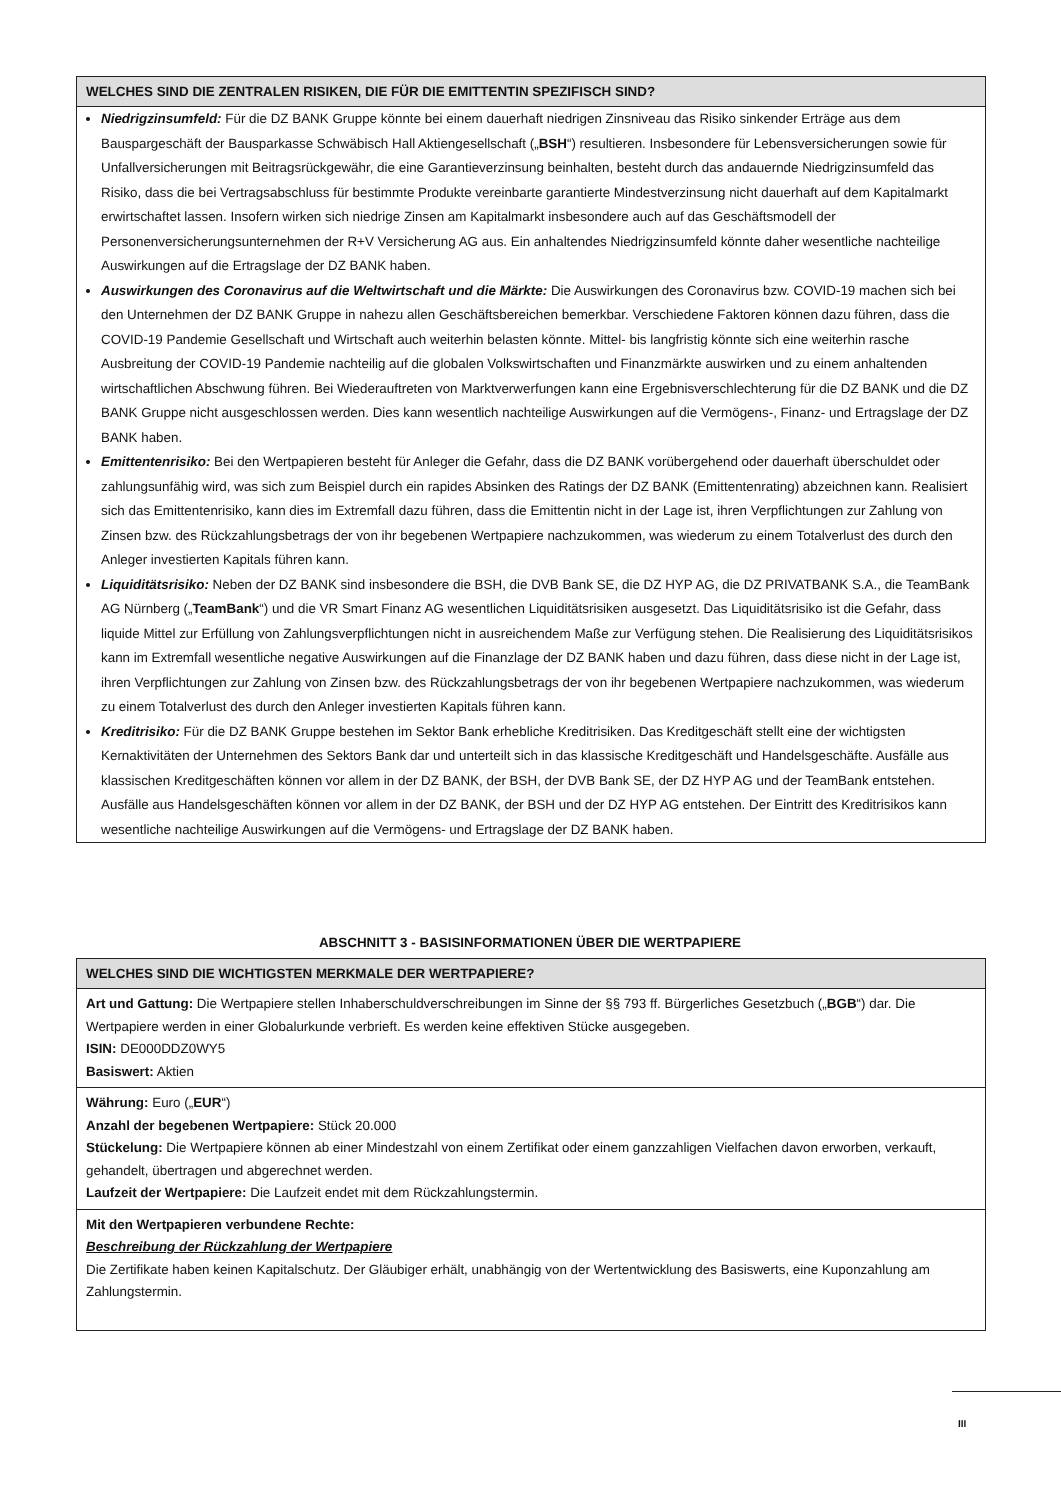WELCHES SIND DIE ZENTRALEN RISIKEN, DIE FÜR DIE EMITTENTIN SPEZIFISCH SIND?
Niedrigzinsumfeld: Für die DZ BANK Gruppe könnte bei einem dauerhaft niedrigen Zinsniveau das Risiko sinkender Erträge aus dem Bauspargeschäft der Bausparkasse Schwäbisch Hall Aktiengesellschaft („BSH“) resultieren. Insbesondere für Lebensversicherungen sowie für Unfallversicherungen mit Beitragsrückgewähr, die eine Garantieverzinsung beinhalten, besteht durch das andauernde Niedrigzinsumfeld das Risiko, dass die bei Vertragsabschluss für bestimmte Produkte vereinbarte garantierte Mindestverzinsung nicht dauerhaft auf dem Kapitalmarkt erwirtschaftet lassen. Insofern wirken sich niedrige Zinsen am Kapitalmarkt insbesondere auch auf das Geschäftsmodell der Personenversicherungsunternehmen der R+V Versicherung AG aus. Ein anhaltendes Niedrigzinsumfeld könnte daher wesentliche nachteilige Auswirkungen auf die Ertragslage der DZ BANK haben.
Auswirkungen des Coronavirus auf die Weltwirtschaft und die Märkte: Die Auswirkungen des Coronavirus bzw. COVID-19 machen sich bei den Unternehmen der DZ BANK Gruppe in nahezu allen Geschäftsbereichen bemerkbar. Verschiedene Faktoren können dazu führen, dass die COVID-19 Pandemie Gesellschaft und Wirtschaft auch weiterhin belasten könnte. Mittel- bis langfristig könnte sich eine weiterhin rasche Ausbreitung der COVID-19 Pandemie nachteilig auf die globalen Volkswirtschaften und Finanzmärkte auswirken und zu einem anhaltenden wirtschaftlichen Abschwung führen. Bei Wiederauftreten von Marktverwerfungen kann eine Ergebnisverschlechterung für die DZ BANK und die DZ BANK Gruppe nicht ausgeschlossen werden. Dies kann wesentlich nachteilige Auswirkungen auf die Vermögens-, Finanz- und Ertragslage der DZ BANK haben.
Emittentenrisiko: Bei den Wertpapieren besteht für Anleger die Gefahr, dass die DZ BANK vorübergehend oder dauerhaft überschuldet oder zahlungsunfähig wird, was sich zum Beispiel durch ein rapides Absinken des Ratings der DZ BANK (Emittentenrating) abzeichnen kann. Realisiert sich das Emittentenrisiko, kann dies im Extremfall dazu führen, dass die Emittentin nicht in der Lage ist, ihren Verpflichtungen zur Zahlung von Zinsen bzw. des Rückzahlungsbetrags der von ihr begebenen Wertpapiere nachzukommen, was wiederum zu einem Totalverlust des durch den Anleger investierten Kapitals führen kann.
Liquiditätsrisiko: Neben der DZ BANK sind insbesondere die BSH, die DVB Bank SE, die DZ HYP AG, die DZ PRIVATBANK S.A., die TeamBank AG Nürnberg („TeamBank“) und die VR Smart Finanz AG wesentlichen Liquiditätsrisiken ausgesetzt. Das Liquiditätsrisiko ist die Gefahr, dass liquide Mittel zur Erfüllung von Zahlungsverpflichtungen nicht in ausreichendem Maße zur Verfügung stehen. Die Realisierung des Liquiditätsrisikos kann im Extremfall wesentliche negative Auswirkungen auf die Finanzlage der DZ BANK haben und dazu führen, dass diese nicht in der Lage ist, ihren Verpflichtungen zur Zahlung von Zinsen bzw. des Rückzahlungsbetrags der von ihr begebenen Wertpapiere nachzukommen, was wiederum zu einem Totalverlust des durch den Anleger investierten Kapitals führen kann.
Kreditrisiko: Für die DZ BANK Gruppe bestehen im Sektor Bank erhebliche Kreditrisiken. Das Kreditgeschäft stellt eine der wichtigsten Kernaktivitäten der Unternehmen des Sektors Bank dar und unterteilt sich in das klassische Kreditgeschäft und Handelsgeschäfte. Ausfälle aus klassischen Kreditgeschäften können vor allem in der DZ BANK, der BSH, der DVB Bank SE, der DZ HYP AG und der TeamBank entstehen. Ausfälle aus Handelsgeschäften können vor allem in der DZ BANK, der BSH und der DZ HYP AG entstehen. Der Eintritt des Kreditrisikos kann wesentliche nachteilige Auswirkungen auf die Vermögens- und Ertragslage der DZ BANK haben.
ABSCHNITT 3 - BASISINFORMATIONEN ÜBER DIE WERTPAPIERE
WELCHES SIND DIE WICHTIGSTEN MERKMALE DER WERTPAPIERE?
Art und Gattung: Die Wertpapiere stellen Inhaberschuldverschreibungen im Sinne der §§ 793 ff. Bürgerliches Gesetzbuch („BGB“) dar. Die Wertpapiere werden in einer Globalurkunde verbrieft. Es werden keine effektiven Stücke ausgegeben.
ISIN: DE000DDZ0WY5
Basiswert: Aktien
Währung: Euro („EUR“)
Anzahl der begebenen Wertpapiere: Stück 20.000
Stückelung: Die Wertpapiere können ab einer Mindestzahl von einem Zertifikat oder einem ganzzahligen Vielfachen davon erworben, verkauft, gehandelt, übertragen und abgerechnet werden.
Laufzeit der Wertpapiere: Die Laufzeit endet mit dem Rückzahlungstermin.
Mit den Wertpapieren verbundene Rechte:
Beschreibung der Rückzahlung der Wertpapiere
Die Zertifikate haben keinen Kapitalschutz. Der Gläubiger erhält, unabhängig von der Wertentwicklung des Basiswerts, eine Kuponzahlung am Zahlungstermin.
III